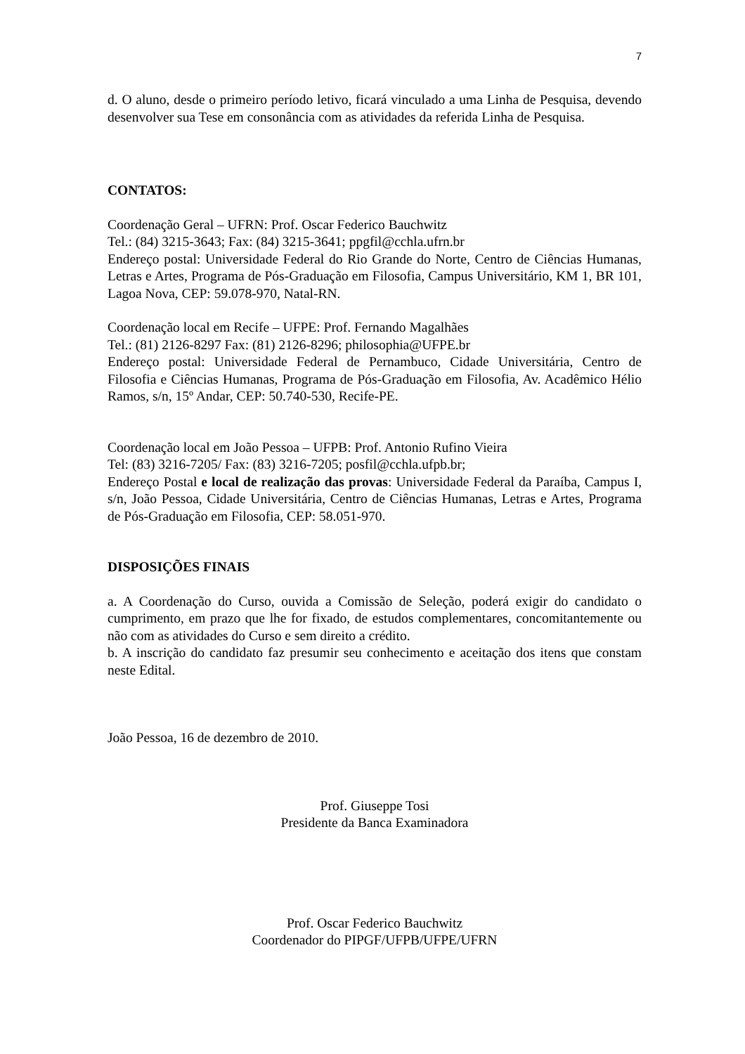7
d. O aluno, desde o primeiro período letivo, ficará vinculado a uma Linha de Pesquisa, devendo desenvolver sua Tese em consonância com as atividades da referida Linha de Pesquisa.
CONTATOS:
Coordenação Geral – UFRN: Prof. Oscar Federico Bauchwitz
Tel.: (84) 3215-3643; Fax: (84) 3215-3641; ppgfil@cchla.ufrn.br
Endereço postal: Universidade Federal do Rio Grande do Norte, Centro de Ciências Humanas, Letras e Artes, Programa de Pós-Graduação em Filosofia, Campus Universitário, KM 1, BR 101, Lagoa Nova, CEP: 59.078-970, Natal-RN.
Coordenação local em Recife – UFPE: Prof. Fernando Magalhães
Tel.: (81) 2126-8297 Fax: (81) 2126-8296; philosophia@UFPE.br
Endereço postal: Universidade Federal de Pernambuco, Cidade Universitária, Centro de Filosofia e Ciências Humanas, Programa de Pós-Graduação em Filosofia, Av. Acadêmico Hélio Ramos, s/n, 15º Andar, CEP: 50.740-530, Recife-PE.
Coordenação local em João Pessoa – UFPB: Prof. Antonio Rufino Vieira
Tel: (83) 3216-7205/ Fax: (83) 3216-7205; posfil@cchla.ufpb.br;
Endereço Postal e local de realização das provas: Universidade Federal da Paraíba, Campus I, s/n, João Pessoa, Cidade Universitária, Centro de Ciências Humanas, Letras e Artes, Programa de Pós-Graduação em Filosofia, CEP: 58.051-970.
DISPOSIÇÕES FINAIS
a. A Coordenação do Curso, ouvida a Comissão de Seleção, poderá exigir do candidato o cumprimento, em prazo que lhe for fixado, de estudos complementares, concomitantemente ou não com as atividades do Curso e sem direito a crédito.
b. A inscrição do candidato faz presumir seu conhecimento e aceitação dos itens que constam neste Edital.
João Pessoa, 16 de dezembro de 2010.
Prof. Giuseppe Tosi
Presidente da Banca Examinadora
Prof. Oscar Federico Bauchwitz
Coordenador do PIPGF/UFPB/UFPE/UFRN